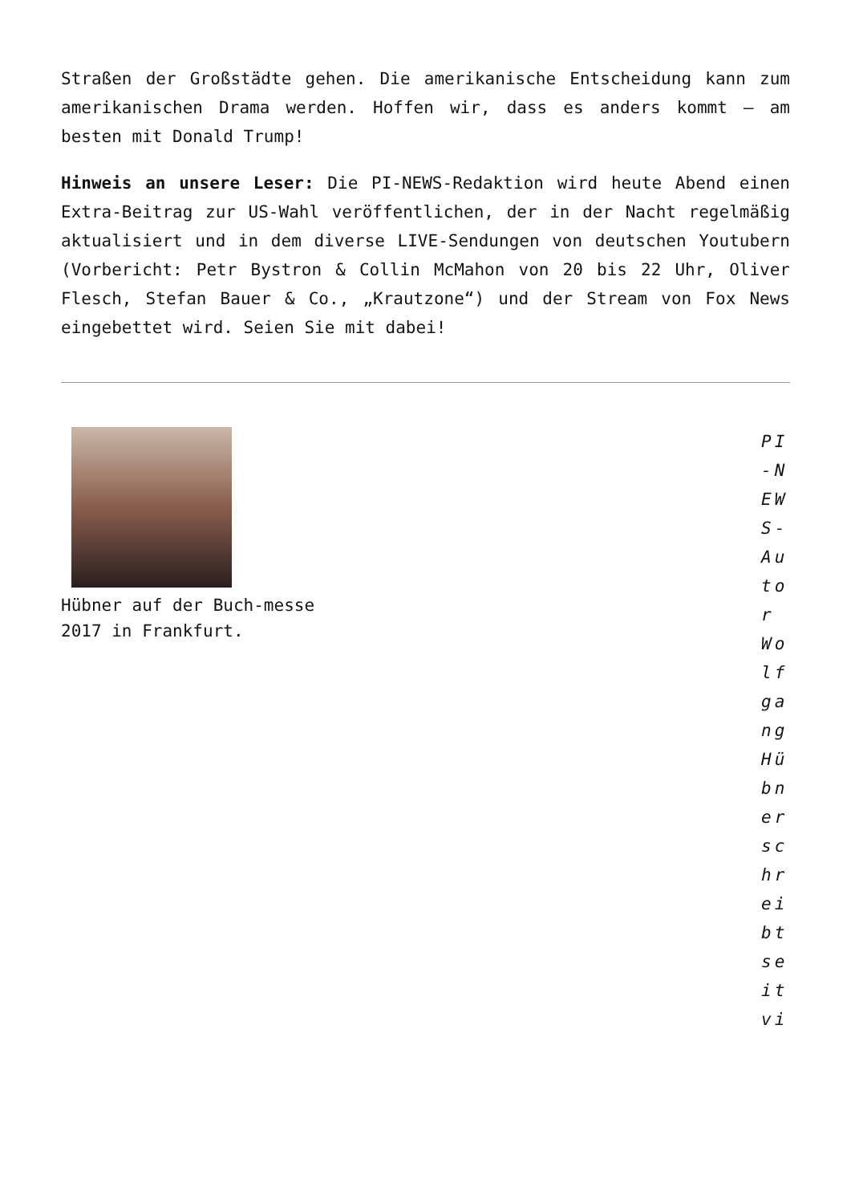Straßen der Großstädte gehen. Die amerikanische Entscheidung kann zum amerikanischen Drama werden. Hoffen wir, dass es anders kommt – am besten mit Donald Trump!
Hinweis an unsere Leser: Die PI-NEWS-Redaktion wird heute Abend einen Extra-Beitrag zur US-Wahl veröffentlichen, der in der Nacht regelmäßig aktualisiert und in dem diverse LIVE-Sendungen von deutschen Youtubern (Vorbericht: Petr Bystron & Collin McMahon von 20 bis 22 Uhr, Oliver Flesch, Stefan Bauer & Co., „Krautzone“) und der Stream von Fox News eingebettet wird. Seien Sie mit dabei!
Hübner auf der Buch-messe 2017 in Frankfurt.
PI-NEWS-Autor Wolfgang Hübner schreibt seit vi